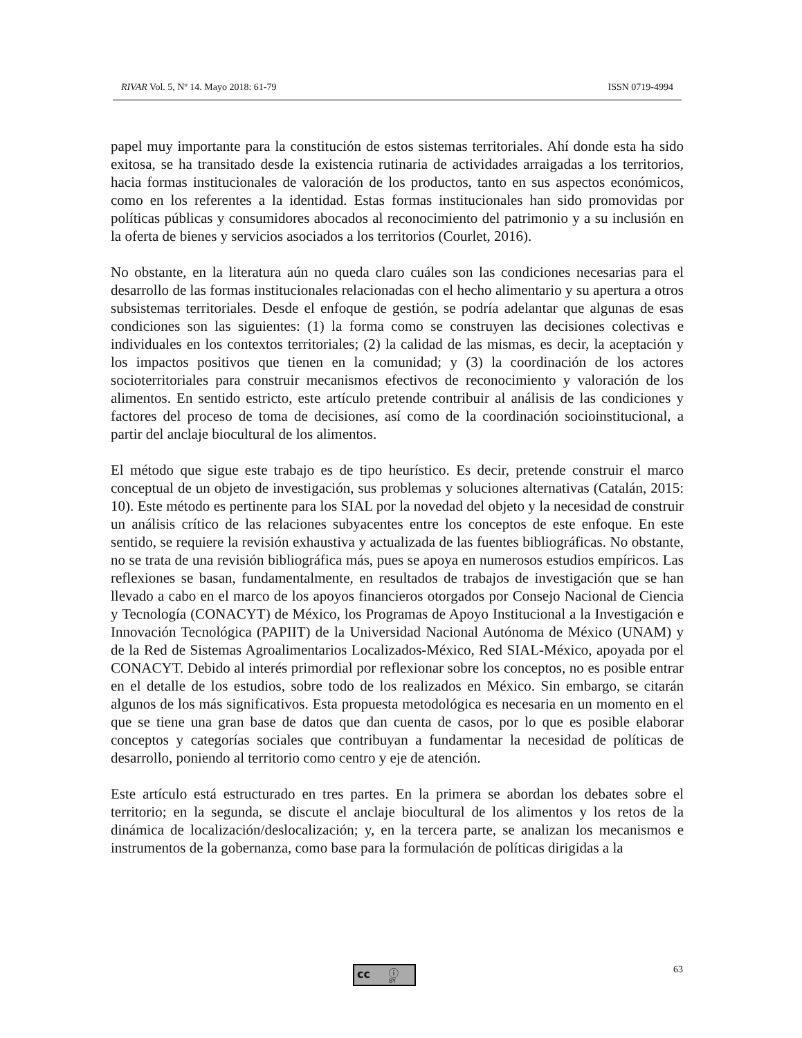RIVAR Vol. 5, Nº 14. Mayo 2018: 61-79 ISSN 0719-4994
papel muy importante para la constitución de estos sistemas territoriales. Ahí donde esta ha sido exitosa, se ha transitado desde la existencia rutinaria de actividades arraigadas a los territorios, hacia formas institucionales de valoración de los productos, tanto en sus aspectos económicos, como en los referentes a la identidad. Estas formas institucionales han sido promovidas por políticas públicas y consumidores abocados al reconocimiento del patrimonio y a su inclusión en la oferta de bienes y servicios asociados a los territorios (Courlet, 2016).
No obstante, en la literatura aún no queda claro cuáles son las condiciones necesarias para el desarrollo de las formas institucionales relacionadas con el hecho alimentario y su apertura a otros subsistemas territoriales. Desde el enfoque de gestión, se podría adelantar que algunas de esas condiciones son las siguientes: (1) la forma como se construyen las decisiones colectivas e individuales en los contextos territoriales; (2) la calidad de las mismas, es decir, la aceptación y los impactos positivos que tienen en la comunidad; y (3) la coordinación de los actores socioterritoriales para construir mecanismos efectivos de reconocimiento y valoración de los alimentos. En sentido estricto, este artículo pretende contribuir al análisis de las condiciones y factores del proceso de toma de decisiones, así como de la coordinación socioinstitucional, a partir del anclaje biocultural de los alimentos.
El método que sigue este trabajo es de tipo heurístico. Es decir, pretende construir el marco conceptual de un objeto de investigación, sus problemas y soluciones alternativas (Catalán, 2015: 10). Este método es pertinente para los SIAL por la novedad del objeto y la necesidad de construir un análisis crítico de las relaciones subyacentes entre los conceptos de este enfoque. En este sentido, se requiere la revisión exhaustiva y actualizada de las fuentes bibliográficas. No obstante, no se trata de una revisión bibliográfica más, pues se apoya en numerosos estudios empíricos. Las reflexiones se basan, fundamentalmente, en resultados de trabajos de investigación que se han llevado a cabo en el marco de los apoyos financieros otorgados por Consejo Nacional de Ciencia y Tecnología (CONACYT) de México, los Programas de Apoyo Institucional a la Investigación e Innovación Tecnológica (PAPIIT) de la Universidad Nacional Autónoma de México (UNAM) y de la Red de Sistemas Agroalimentarios Localizados-México, Red SIAL-México, apoyada por el CONACYT. Debido al interés primordial por reflexionar sobre los conceptos, no es posible entrar en el detalle de los estudios, sobre todo de los realizados en México. Sin embargo, se citarán algunos de los más significativos. Esta propuesta metodológica es necesaria en un momento en el que se tiene una gran base de datos que dan cuenta de casos, por lo que es posible elaborar conceptos y categorías sociales que contribuyan a fundamentar la necesidad de políticas de desarrollo, poniendo al territorio como centro y eje de atención.
Este artículo está estructurado en tres partes. En la primera se abordan los debates sobre el territorio; en la segunda, se discute el anclaje biocultural de los alimentos y los retos de la dinámica de localización/deslocalización; y, en la tercera parte, se analizan los mecanismos e instrumentos de la gobernanza, como base para la formulación de políticas dirigidas a la
cc ⓘ
BY
63